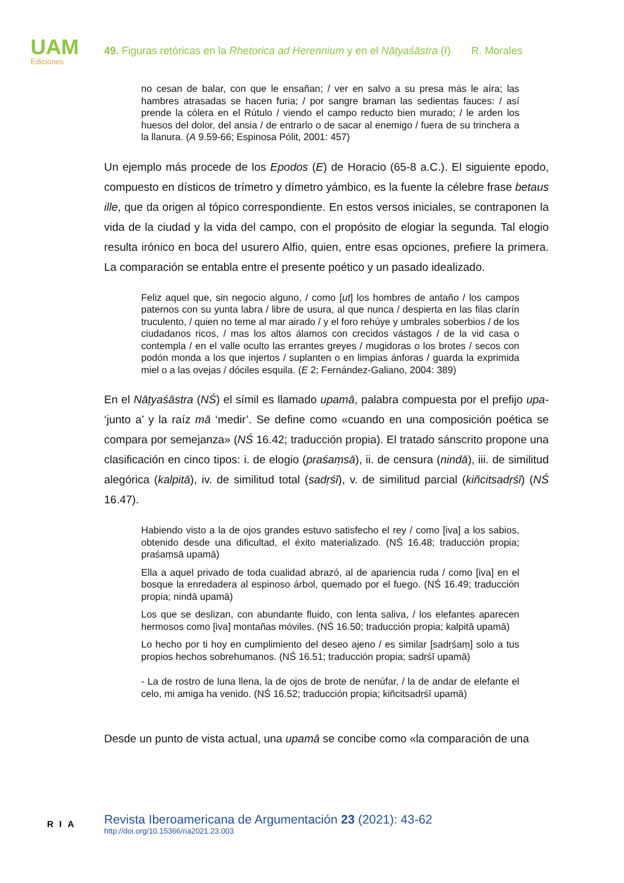UAM
Ediciones
49. Figuras retóricas en la Rhetorica ad Herennium y en el Nāṭyaśāstra (I) R. Morales
no cesan de balar, con que le ensañan; / ver en salvo a su presa más le aíra; las hambres atrasadas se hacen furia; / por sangre braman las sedientas fauces: / así prende la cólera en el Rútulo / viendo el campo reducto bien murado; / le arden los huesos del dolor, del ansia / de entrarlo o de sacar al enemigo / fuera de su trinchera a la llanura. (A 9.59-66; Espinosa Pólit, 2001: 457)
Un ejemplo más procede de los Epodos (E) de Horacio (65-8 a.C.). El siguiente epodo, compuesto en dísticos de trímetro y dímetro yámbico, es la fuente la célebre frase betaus ille, que da origen al tópico correspondiente. En estos versos iniciales, se contraponen la vida de la ciudad y la vida del campo, con el propósito de elogiar la segunda. Tal elogio resulta irónico en boca del usurero Alfio, quien, entre esas opciones, prefiere la primera. La comparación se entabla entre el presente poético y un pasado idealizado.
Feliz aquel que, sin negocio alguno, / como [ut] los hombres de antaño / los campos paternos con su yunta labra / libre de usura, al que nunca / despierta en las filas clarín truculento, / quien no teme al mar airado / y el foro rehúye y umbrales soberbios / de los ciudadanos ricos, / mas los altos álamos con crecidos vástagos / de la vid casa o contempla / en el valle oculto las errantes greyes / mugidoras o los brotes / secos con podón monda a los que injertos / suplanten o en limpias ánforas / guarda la exprimida miel o a las ovejas / dóciles esquila. (E 2; Fernández-Galiano, 2004: 389)
En el Nāṭyaśāstra (NŚ) el símil es llamado upamā, palabra compuesta por el prefijo upa- ‘junto a’ y la raíz mā ‘medir’. Se define como «cuando en una composición poética se compara por semejanza» (NŚ 16.42; traducción propia). El tratado sánscrito propone una clasificación en cinco tipos: i. de elogio (praśaṃsā), ii. de censura (nindā), iii. de similitud alegórica (kalpitā), iv. de similitud total (sadṛśī), v. de similitud parcial (kiñcitsadṛśī) (NŚ 16.47).
Habiendo visto a la de ojos grandes estuvo satisfecho el rey / como [iva] a los sabios, obtenido desde una dificultad, el éxito materializado. (NŚ 16.48; traducción propia; praśaṃsā upamā)
Ella a aquel privado de toda cualidad abrazó, al de apariencia ruda / como [iva] en el bosque la enredadera al espinoso árbol, quemado por el fuego. (NŚ 16.49; traducción propia; nindā upamā)
Los que se deslizan, con abundante fluido, con lenta saliva, / los elefantes aparecen hermosos como [iva] montañas móviles. (NŚ 16.50; traducción propia; kalpitā upamā)
Lo hecho por ti hoy en cumplimiento del deseo ajeno / es similar [sadṛśaṃ] solo a tus propios hechos sobrehumanos. (NŚ 16.51; traducción propia; sadṛśī upamā)
- La de rostro de luna llena, la de ojos de brote de nenúfar, / la de andar de elefante el celo, mi amiga ha venido. (NŚ 16.52; traducción propia; kiñcitsadṛśī upamā)
Desde un punto de vista actual, una upamā se concibe como «la comparación de una
RIA
Revista Iberoamericana de Argumentación 23 (2021): 43-62
http://doi.org/10.15366/ria2021.23.003